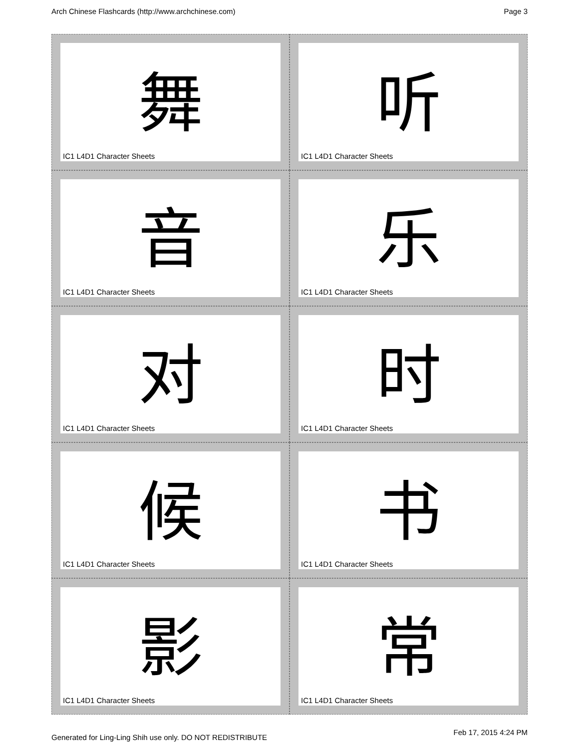Arch Chinese Flashcards (http://www.archchinese.com) Page 3
舞
IC1 L4D1 Character Sheets
听
IC1 L4D1 Character Sheets
音
IC1 L4D1 Character Sheets
乐
IC1 L4D1 Character Sheets
对
IC1 L4D1 Character Sheets
时
IC1 L4D1 Character Sheets
候
IC1 L4D1 Character Sheets
书
IC1 L4D1 Character Sheets
影
IC1 L4D1 Character Sheets
常
IC1 L4D1 Character Sheets
Generated for Ling-Ling Shih use only. DO NOT REDISTRIBUTE Feb 17, 2015 4:24 PM